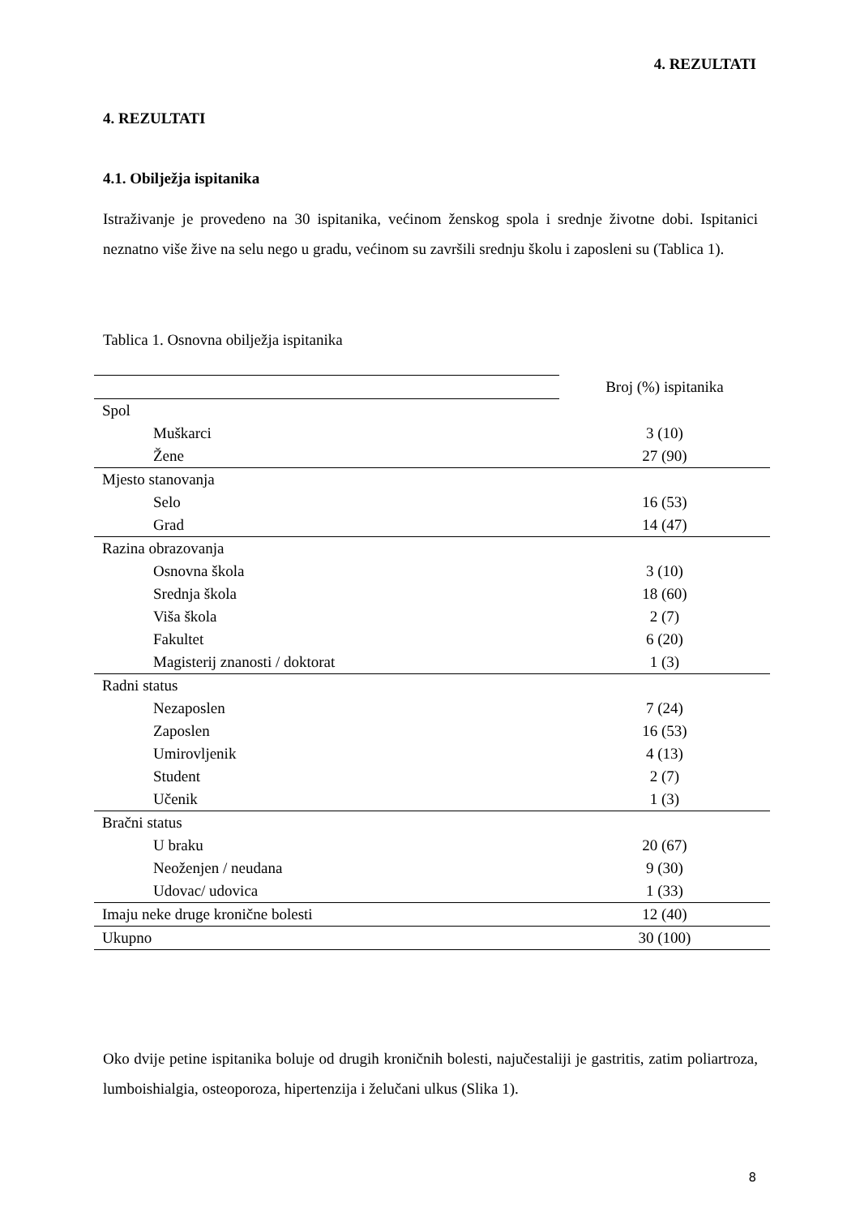4. REZULTATI
4. REZULTATI
4.1. Obilježja ispitanika
Istraživanje je provedeno na 30 ispitanika, većinom ženskog spola i srednje životne dobi. Ispitanici neznatno više žive na selu nego u gradu, većinom su završili srednju školu i zaposleni su (Tablica 1).
Tablica 1. Osnovna obilježja ispitanika
| | Broj (%) ispitanika |
| Spol | |
| Muškarci | 3 (10) |
| Žene | 27 (90) |
| Mjesto stanovanja | |
| Selo | 16 (53) |
| Grad | 14 (47) |
| Razina obrazovanja | |
| Osnovna škola | 3 (10) |
| Srednja škola | 18 (60) |
| Viša škola | 2 (7) |
| Fakultet | 6 (20) |
| Magisterij znanosti / doktorat | 1 (3) |
| Radni status | |
| Nezaposlen | 7 (24) |
| Zaposlen | 16 (53) |
| Umirovljenik | 4 (13) |
| Student | 2 (7) |
| Učenik | 1 (3) |
| Bračni status | |
| U braku | 20 (67) |
| Neoženjen / neudana | 9 (30) |
| Udovac/ udovica | 1 (33) |
| Imaju neke druge kronične bolesti | 12 (40) |
| Ukupno | 30 (100) |
Oko dvije petine ispitanika boluje od drugih kroničnih bolesti, najučestaliji je gastritis, zatim poliartroza, lumboishialgia, osteoporoza, hipertenzija i želučani ulkus (Slika 1).
8